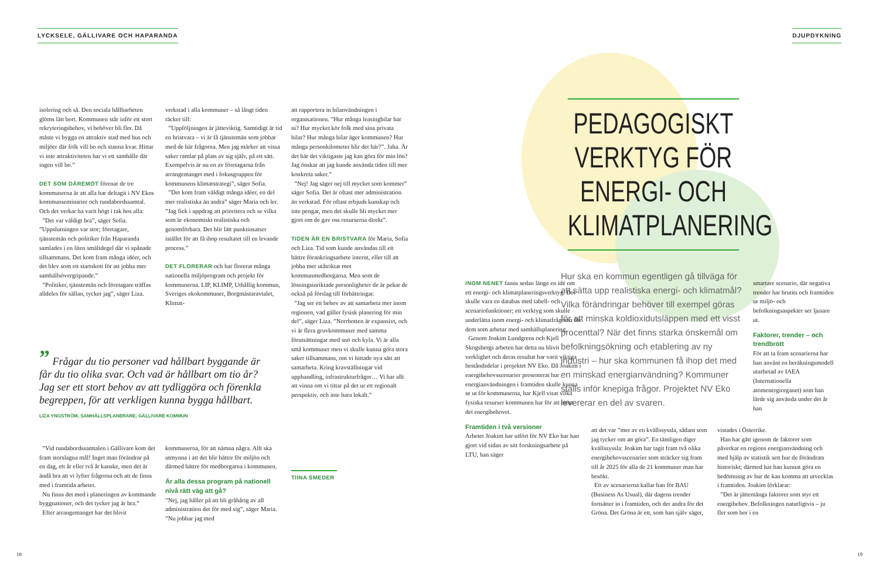LYCKSELE, GÄLLIVARE OCH HAPARANDA
isolering och så. Den sociala hållbarheten glöms lätt bort. Kommunen står inför ett stort rekryteringsbehov, vi behöver bli fler. Då måste vi bygga en attraktiv stad med hus och miljöer där folk vill bo och stanna kvar. Hittar vi inte attraktiviteten har vi ett samhälle där ingen vill bo.”
DET SOM DÄREMOT förenar de tre kommunerna är att alla har deltagit i NV Ekos kommunseminarier och rundabordssamtal. Och det verkar ha varit högt i tak hos alla:
”Det var väldigt bra”, säger Sofia. ”Uppslutningen var stor; företagare, tjänstemän och politiker från Haparanda samlades i en liten smältdegel där vi spånade tillsammans. Det kom fram många idéer, och det blev som ett startskott för att jobba mer samhällsövergripande.”
”Politiker, tjänstemän och företagare träffas alldeles för sällan, tycker jag”, säger Liza.
verkstad i alla kommuner – så långt tiden räcker till:
”Uppföljningen är jätteviktig. Samtidigt är tid en bristvara – vi är få tjänstemän som jobbar med de här frågorna. Men jag märker att vissa saker ramlar på plats av sig själv, på ett sätt. Exempelvis är nu en av företagarna från arrangemanget med i fokusgruppen för kommunens klimatstrategi”, säger Sofia.
”Det kom fram väldigt många idéer, en del mer realistiska än andra” säger Maria och ler. ”Jag fick i uppdrag att prioritera och se vilka som är ekonomiskt realistiska och genomförbara. Det blir lätt punktinsatser istället för att få ihop resultatet till en levande process.”
DET FLORERAR och har florerat många nationella miljöprogram och projekt för kommunerna. LIP, KLIMP, Uthållig kommun, Sveriges ekokommuner, Borgmästaravtalet, Klimat-
att rapportera in bilanvändningen i organisationen. ”Hur många leasingbilar har ni? Hur mycket kör folk med sina privata bilar? Hur många bilar äger kommunen? Hur många personkilometer blir det här?”. Jaha. Är det här det viktigaste jag kan göra för min lön? Jag önskar att jag kunde använda tiden till mer konkreta saker.”
”Nej! Jag säger nej till mycket som kommer” säger Sofia. Det är oftast mer administration än verkstad. För oftast erbjuds kunskap och inte pengar, men det skulle bli mycket mer gjort om de gav oss resurserna direkt”.
TIDEN ÄR EN BRISTVARA för Maria, Sofia och Liza. Tid som kunde användas till ett bättre förankringsarbete internt, eller till att jobba mer utåtriktat mot kommunmedborgarna. Men som de lösningsinriktade personligheter de är pekar de också på förslag till förbättringar.
”Jag ser ett behov av att samarbeta mer inom regionen, vad gäller fysisk planering för min del”, säger Liza. ”Norrbotten är expansivt, och vi är flera gruvkommuner med samma förutsättningar med snö och kyla. Vi är alla små kommuner men vi skulle kunna göra stora saker tillsammans, om vi hittade nya sätt att samarbeta. Kring kravställningar vid upphandling, infrastrukturfrågor… Vi har allt att vinna om vi tittar på det ur ett regionalt perspektiv, och inte bara lokalt.”
TIINA SMEDER
” Frågar du tio personer vad hållbart byggande är får du tio olika svar. Och vad är hållbart om tio år? Jag ser ett stort behov av att tydliggöra och förenkla begreppen, för att verkligen kunna bygga hållbart.
LIZA YNGSTRÖM, SAMHÄLLSPLANERARE, GÄLLIVARE KOMMUN
”Vid rundabordssamtalen i Gällivare kom det fram storslagna mål! Inget man förändrar på en dag, ett år eller två år kanske, men det är ändå bra att vi lyfter frågorna och att de finns med i framtida arbetet.
Nu finns det med i planeringen av kommande byggnationer, och det tycker jag är bra.”
Efter arrangemanget har det blivit
kommunerna, för att nämna några. Allt ska utmynna i att det blir bättre för miljön och därmed bättre för medborgarna i kommunen.
Är alla dessa program på nationell nivå rätt väg att gå?
”Nej, jag håller på att bli gråhårig av all administration det för med sig”, säger Maria. ”Nu jobbar jag med
18
DJUPDYKNING
PEDAGOGISKT VERKTYG FÖR ENERGI- OCH KLIMATPLANERING
Hur ska en kommun egentligen gå tillväga för att sätta upp realistiska energi- och klimatmål? Vilka förändringar behöver till exempel göras för att minska koldioxidutsläppen med ett visst procenttal? När det finns starka önskemål om befolkningsökning och etablering av ny industri – hur ska kommunen få ihop det med en minskad energianvändning? Kommuner ställs inför knepiga frågor. Projektet NV Eko levererar en del av svaren.
INOM NENET fanns sedan länge en idé om ett energi- och klimatplaneringsverktyg. Det skulle vara en databas med tabell- och scenariofunktioner; ett verktyg som skulle underlätta inom energi- och klimatfrågorna för dem som arbetar med samhällsplanering.
Genom Joakim Lundgrens och Kjell Skogsbergs arbeten har detta nu blivit verklighet och deras resultat har varit viktiga beståndsdelar i projektet NV Eko. Då Joakim i energibehovsscenarier presenterat hur energianvändningen i framtiden skulle kunna se ut för kommunerna, har Kjell visat vilka fysiska resurser kommunen har för att möta det energibehovet.
Framtiden i två versioner
Arbetet Joakim har utfört för NV Eko har han gjort vid sidan av sitt forskningsarbete på LTU, han säger
att det var ”mer av en kvällssyssla, sådant som jag tycker om att göra”. En tämligen diger kvällssyssla: Joakim har tagit fram två olika energibehovsscenarier som sträcker sig fram till år 2025 för alla de 21 kommuner man har besökt.
Ett av scenarierna kallar han för BAU (Business As Usual), där dagens trender fortsätter in i framtiden, och det andra för det Gröna. Det Gröna är ett, som han själv säger,
smartare scenario, där negativa trender har brutits och framtiden ur miljö- och befolkningsaspekter ser ljusare ut.
Faktorer, trender – och trendbrott
För att ta fram scenarierna har han använt en beräkningsmodell utarbetad av IAEA (Internationella atomenergiorganet) som han lärde sig använda under det år han
vistades i Österrike.
Han har gått igenom de faktorer som påverkar en regions energianvändning och med hjälp av statistik sett hur de förändrats historiskt; därmed har han kunnat göra en bedömning av hur de kan komma att utvecklas i framtiden. Joakim förklarar:
”Det är jättemånga faktorer som styr ett energibehov. Befolkningen naturligtvis – ju fler som bor i en
19